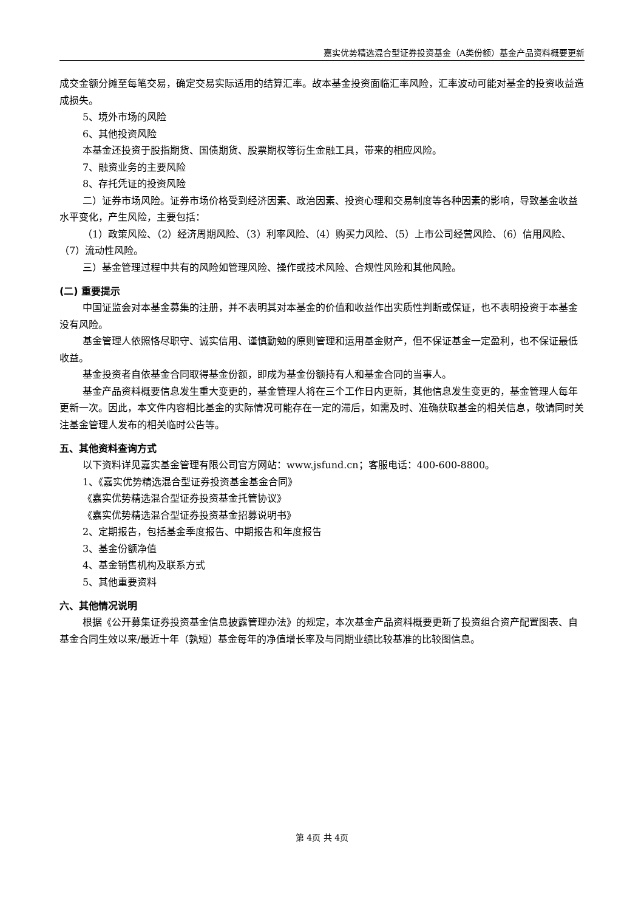嘉实优势精选混合型证券投资基金（A类份额）基金产品资料概要更新
成交金额分摊至每笔交易，确定交易实际适用的结算汇率。故本基金投资面临汇率风险，汇率波动可能对基金的投资收益造成损失。
5、境外市场的风险
6、其他投资风险
本基金还投资于股指期货、国债期货、股票期权等衍生金融工具，带来的相应风险。
7、融资业务的主要风险
8、存托凭证的投资风险
二）证券市场风险。证券市场价格受到经济因素、政治因素、投资心理和交易制度等各种因素的影响，导致基金收益水平变化，产生风险，主要包括：
（1）政策风险、（2）经济周期风险、（3）利率风险、（4）购买力风险、（5）上市公司经营风险、（6）信用风险、（7）流动性风险。
三）基金管理过程中共有的风险如管理风险、操作或技术风险、合规性风险和其他风险。
(二) 重要提示
中国证监会对本基金募集的注册，并不表明其对本基金的价值和收益作出实质性判断或保证，也不表明投资于本基金没有风险。
基金管理人依照恪尽职守、诚实信用、谨慎勤勉的原则管理和运用基金财产，但不保证基金一定盈利，也不保证最低收益。
基金投资者自依基金合同取得基金份额，即成为基金份额持有人和基金合同的当事人。
基金产品资料概要信息发生重大变更的，基金管理人将在三个工作日内更新，其他信息发生变更的，基金管理人每年更新一次。因此，本文件内容相比基金的实际情况可能存在一定的滞后，如需及时、准确获取基金的相关信息，敬请同时关注基金管理人发布的相关临时公告等。
五、其他资料查询方式
以下资料详见嘉实基金管理有限公司官方网站：www.jsfund.cn；客服电话：400-600-8800。
1、《嘉实优势精选混合型证券投资基金基金合同》
《嘉实优势精选混合型证券投资基金托管协议》
《嘉实优势精选混合型证券投资基金招募说明书》
2、定期报告，包括基金季度报告、中期报告和年度报告
3、基金份额净值
4、基金销售机构及联系方式
5、其他重要资料
六、其他情况说明
根据《公开募集证券投资基金信息披露管理办法》的规定，本次基金产品资料概要更新了投资组合资产配置图表、自基金合同生效以来/最近十年（孰短）基金每年的净值增长率及与同期业绩比较基准的比较图信息。
第 4页 共 4页